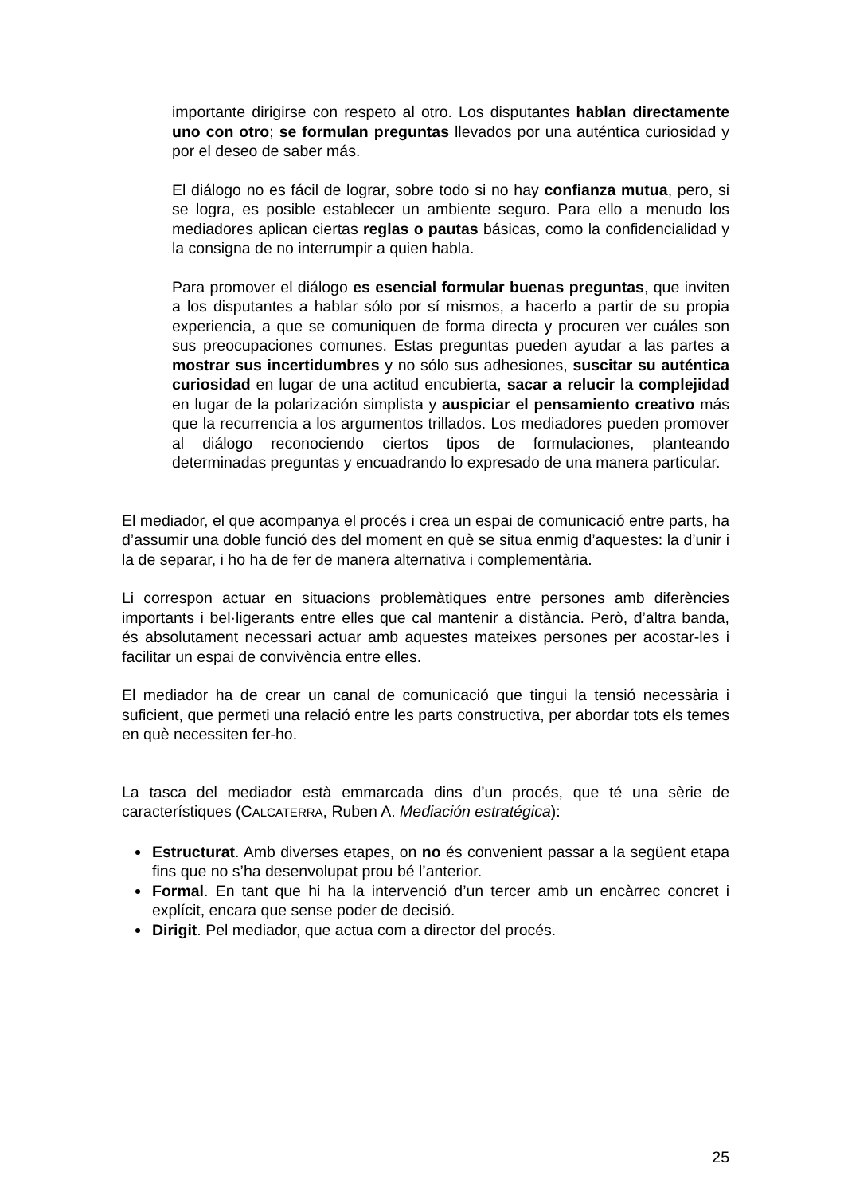importante dirigirse con respeto al otro. Los disputantes hablan directamente uno con otro; se formulan preguntas llevados por una auténtica curiosidad y por el deseo de saber más.
El diálogo no es fácil de lograr, sobre todo si no hay confianza mutua, pero, si se logra, es posible establecer un ambiente seguro. Para ello a menudo los mediadores aplican ciertas reglas o pautas básicas, como la confidencialidad y la consigna de no interrumpir a quien habla.
Para promover el diálogo es esencial formular buenas preguntas, que inviten a los disputantes a hablar sólo por sí mismos, a hacerlo a partir de su propia experiencia, a que se comuniquen de forma directa y procuren ver cuáles son sus preocupaciones comunes. Estas preguntas pueden ayudar a las partes a mostrar sus incertidumbres y no sólo sus adhesiones, suscitar su auténtica curiosidad en lugar de una actitud encubierta, sacar a relucir la complejidad en lugar de la polarización simplista y auspiciar el pensamiento creativo más que la recurrencia a los argumentos trillados. Los mediadores pueden promover al diálogo reconociendo ciertos tipos de formulaciones, planteando determinadas preguntas y encuadrando lo expresado de una manera particular.
El mediador, el que acompanya el procés i crea un espai de comunicació entre parts, ha d’assumir una doble funció des del moment en què se situa enmig d’aquestes: la d’unir i la de separar, i ho ha de fer de manera alternativa i complementària.
Li correspon actuar en situacions problemàtiques entre persones amb diferències importants i bel·ligerants entre elles que cal mantenir a distància. Però, d’altra banda, és absolutament necessari actuar amb aquestes mateixes persones per acostar-les i facilitar un espai de convivència entre elles.
El mediador ha de crear un canal de comunicació que tingui la tensió necessària i suficient, que permeti una relació entre les parts constructiva, per abordar tots els temes en què necessiten fer-ho.
La tasca del mediador està emmarcada dins d’un procés, que té una sèrie de característiques (CALCATERRA, Ruben A. Mediación estratégica):
Estructurat. Amb diverses etapes, on no és convenient passar a la següent etapa fins que no s’ha desenvolupat prou bé l’anterior.
Formal. En tant que hi ha la intervenció d’un tercer amb un encàrrec concret i explícit, encara que sense poder de decisió.
Dirigit. Pel mediador, que actua com a director del procés.
25